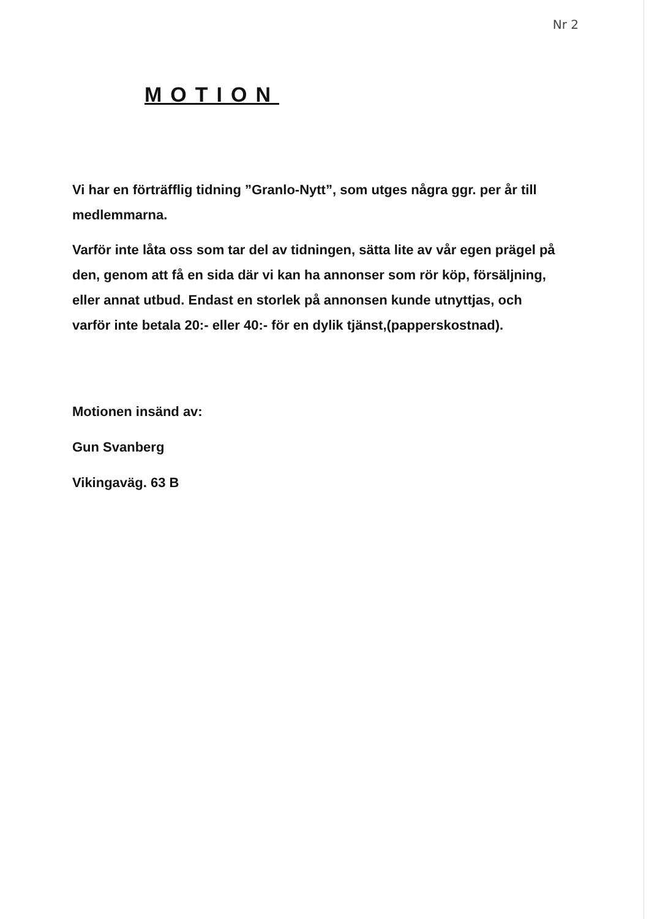Nr 2
MOTION
Vi har en förträfflig tidning ”Granlo-Nytt”, som utges några ggr. per år till medlemmarna.
Varför inte låta oss som tar del av tidningen, sätta lite av vår egen prägel på den, genom att få en sida där vi kan ha annonser som rör köp, försäljning, eller annat utbud. Endast en storlek på annonsen kunde utnyttjas, och varför inte betala 20:- eller 40:- för en dylik tjänst,(papperskostnad).
Motionen insänd av:
Gun Svanberg
Vikingaväg. 63 B